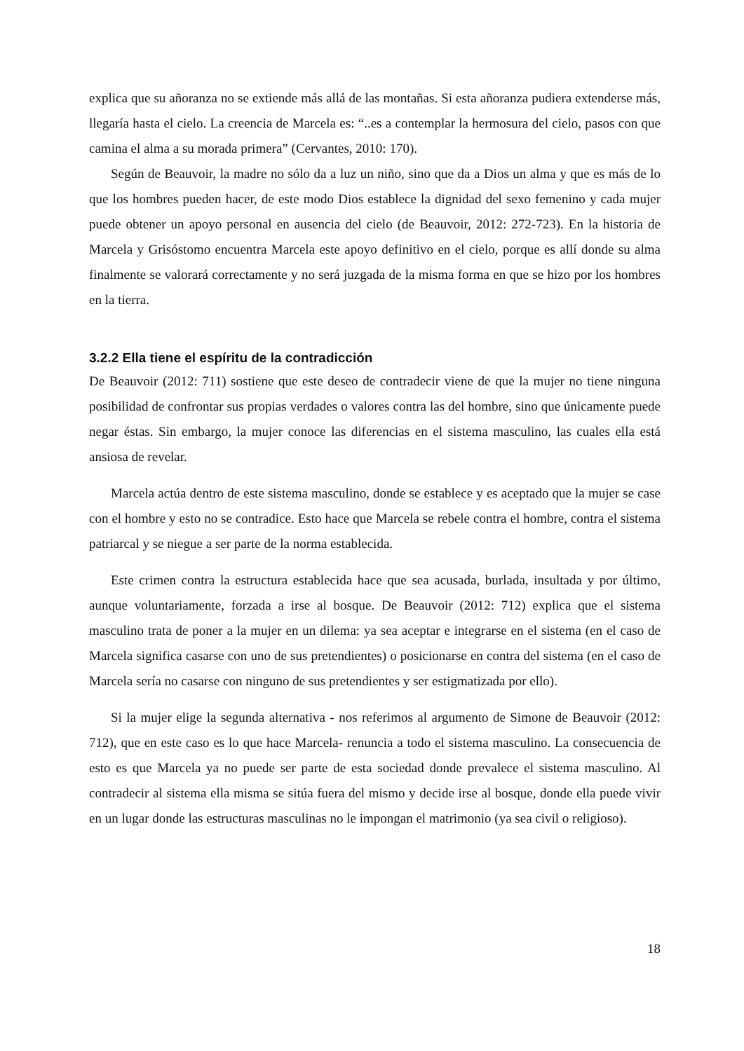explica que su añoranza no se extiende más allá de las montañas. Si esta añoranza pudiera extenderse más, llegaría hasta el cielo. La creencia de Marcela es: “..es a contemplar la hermosura del cielo, pasos con que camina el alma a su morada primera” (Cervantes, 2010: 170).
Según de Beauvoir, la madre no sólo da a luz un niño, sino que da a Dios un alma y que es más de lo que los hombres pueden hacer, de este modo Dios establece la dignidad del sexo femenino y cada mujer puede obtener un apoyo personal en ausencia del cielo (de Beauvoir, 2012: 272-723). En la historia de Marcela y Grisóstomo encuentra Marcela este apoyo definitivo en el cielo, porque es allí donde su alma finalmente se valorará correctamente y no será juzgada de la misma forma en que se hizo por los hombres en la tierra.
3.2.2 Ella tiene el espíritu de la contradicción
De Beauvoir (2012: 711) sostiene que este deseo de contradecir viene de que la mujer no tiene ninguna posibilidad de confrontar sus propias verdades o valores contra las del hombre, sino que únicamente puede negar éstas. Sin embargo, la mujer conoce las diferencias en el sistema masculino, las cuales ella está ansiosa de revelar.
Marcela actúa dentro de este sistema masculino, donde se establece y es aceptado que la mujer se case con el hombre y esto no se contradice. Esto hace que Marcela se rebele contra el hombre, contra el sistema patriarcal y se niegue a ser parte de la norma establecida.
Este crimen contra la estructura establecida hace que sea acusada, burlada, insultada y por último, aunque voluntariamente, forzada a irse al bosque. De Beauvoir (2012: 712) explica que el sistema masculino trata de poner a la mujer en un dilema: ya sea aceptar e integrarse en el sistema (en el caso de Marcela significa casarse con uno de sus pretendientes) o posicionarse en contra del sistema (en el caso de Marcela sería no casarse con ninguno de sus pretendientes y ser estigmatizada por ello).
Si la mujer elige la segunda alternativa - nos referimos al argumento de Simone de Beauvoir (2012: 712), que en este caso es lo que hace Marcela- renuncia a todo el sistema masculino. La consecuencia de esto es que Marcela ya no puede ser parte de esta sociedad donde prevalece el sistema masculino. Al contradecir al sistema ella misma se sitúa fuera del mismo y decide irse al bosque, donde ella puede vivir en un lugar donde las estructuras masculinas no le impongan el matrimonio (ya sea civil o religioso).
18